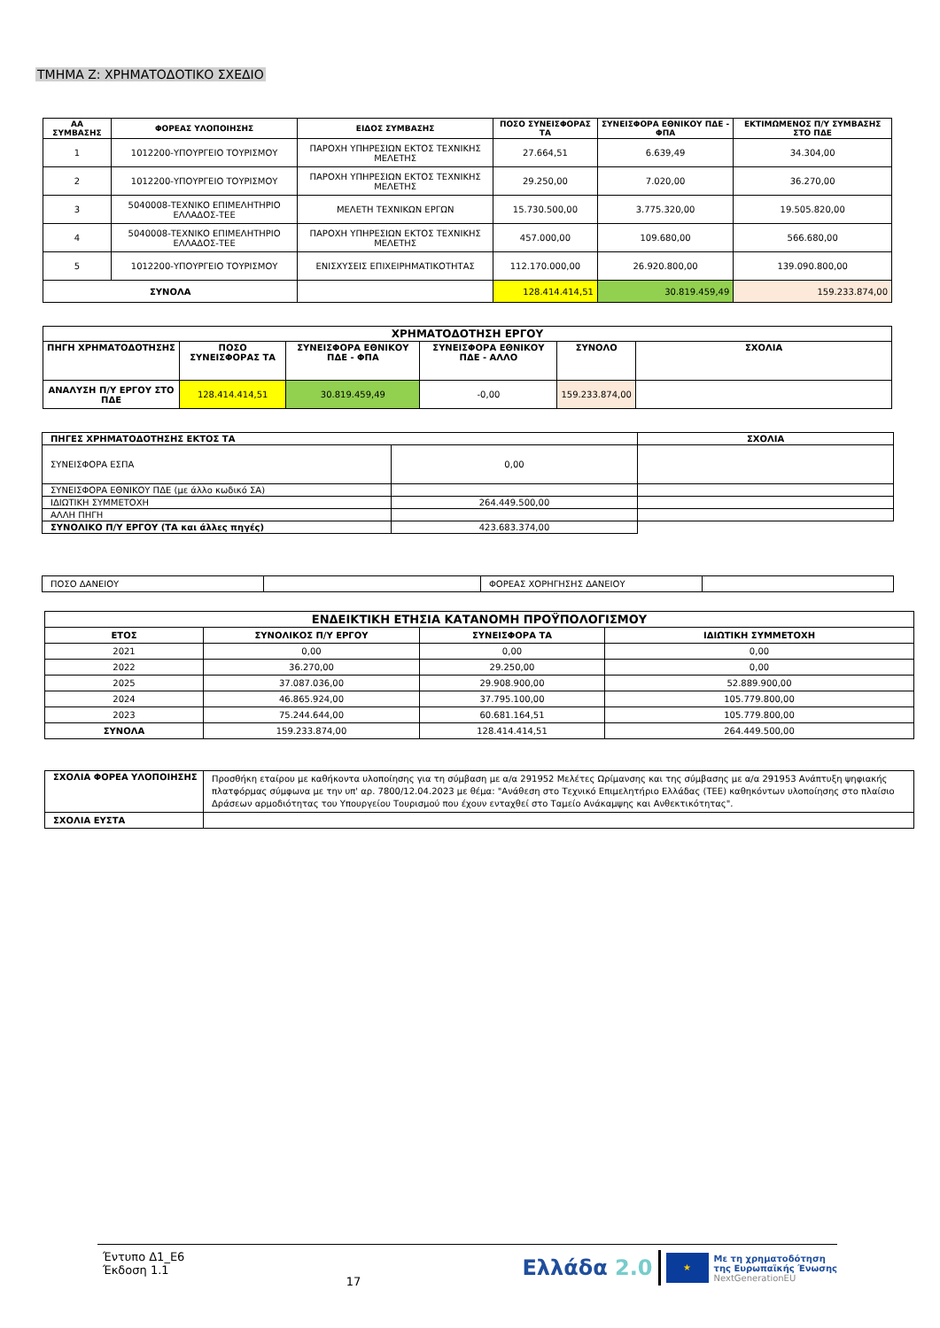ΤΜΗΜΑ Ζ: ΧΡΗΜΑΤΟΔΟΤΙΚΟ ΣΧΕΔΙΟ
| ΑΑ ΣΥΜΒΑΣΗΣ | ΦΟΡΕΑΣ ΥΛΟΠΟΙΗΣΗΣ | ΕΙΔΟΣ ΣΥΜΒΑΣΗΣ | ΠΟΣΟ ΣΥΝΕΙΣΦΟΡΑΣ ΤΑ | ΣΥΝΕΙΣΦΟΡΑ ΕΘΝΙΚΟΥ ΠΔΕ - ΦΠΑ | ΕΚΤΙΜΩΜΕΝΟΣ Π/Υ ΣΥΜΒΑΣΗΣ ΣΤΟ ΠΔΕ |
| --- | --- | --- | --- | --- | --- |
| 1 | 1012200-ΥΠΟΥΡΓΕΙΟ ΤΟΥΡΙΣΜΟΥ | ΠΑΡΟΧΗ ΥΠΗΡΕΣΙΩΝ ΕΚΤΟΣ ΤΕΧΝΙΚΗΣ ΜΕΛΕΤΗΣ | 27.664,51 | 6.639,49 | 34.304,00 |
| 2 | 1012200-ΥΠΟΥΡΓΕΙΟ ΤΟΥΡΙΣΜΟΥ | ΠΑΡΟΧΗ ΥΠΗΡΕΣΙΩΝ ΕΚΤΟΣ ΤΕΧΝΙΚΗΣ ΜΕΛΕΤΗΣ | 29.250,00 | 7.020,00 | 36.270,00 |
| 3 | 5040008-ΤΕΧΝΙΚΟ ΕΠΙΜΕΛΗΤΗΡΙΟ ΕΛΛΑΔΟΣ-ΤΕΕ | ΜΕΛΕΤΗ ΤΕΧΝΙΚΩΝ ΕΡΓΩΝ | 15.730.500,00 | 3.775.320,00 | 19.505.820,00 |
| 4 | 5040008-ΤΕΧΝΙΚΟ ΕΠΙΜΕΛΗΤΗΡΙΟ ΕΛΛΑΔΟΣ-ΤΕΕ | ΠΑΡΟΧΗ ΥΠΗΡΕΣΙΩΝ ΕΚΤΟΣ ΤΕΧΝΙΚΗΣ ΜΕΛΕΤΗΣ | 457.000,00 | 109.680,00 | 566.680,00 |
| 5 | 1012200-ΥΠΟΥΡΓΕΙΟ ΤΟΥΡΙΣΜΟΥ | ΕΝΙΣΧΥΣΕΙΣ ΕΠΙΧΕΙΡΗΜΑΤΙΚΟΤΗΤΑΣ | 112.170.000,00 | 26.920.800,00 | 139.090.800,00 |
| ΣΥΝΟΛΑ | | | 128.414.414,51 | 30.819.459,49 | 159.233.874,00 |
| ΧΡΗΜΑΤΟΔΟΤΗΣΗ ΕΡΓΟΥ | | | | | |
| --- | --- | --- | --- | --- | --- |
| ΠΗΓΗ ΧΡΗΜΑΤΟΔΟΤΗΣΗΣ | ΠΟΣΟ ΣΥΝΕΙΣΦΟΡΑΣ ΤΑ | ΣΥΝΕΙΣΦΟΡΑ ΕΘΝΙΚΟΥ ΠΔΕ - ΦΠΑ | ΣΥΝΕΙΣΦΟΡΑ ΕΘΝΙΚΟΥ ΠΔΕ - ΑΛΛΟ | ΣΥΝΟΛΟ | ΣΧΟΛΙΑ |
| ΑΝΑΛΥΣΗ Π/Υ ΕΡΓΟΥ ΣΤΟ ΠΔΕ | 128.414.414,51 | 30.819.459,49 | -0,00 | 159.233.874,00 | |
| ΠΗΓΕΣ ΧΡΗΜΑΤΟΔΟΤΗΣΗΣ ΕΚΤΟΣ ΤΑ | | ΣΧΟΛΙΑ |
| --- | --- | --- |
| ΣΥΝΕΙΣΦΟΡΑ ΕΣΠΑ | 0,00 | |
| ΣΥΝΕΙΣΦΟΡΑ ΕΘΝΙΚΟΥ ΠΔΕ (με άλλο κωδικό ΣΑ) | | |
| ΙΔΙΩΤΙΚΗ ΣΥΜΜΕΤΟΧΗ | 264.449.500,00 | |
| ΑΛΛΗ ΠΗΓΗ | | |
| ΣΥΝΟΛΙΚΟ Π/Υ ΕΡΓΟΥ (ΤΑ και άλλες πηγές) | 423.683.374,00 | |
| ΠΟΣΟ ΔΑΝΕΙΟΥ | | ΦΟΡΕΑΣ ΧΟΡΗΓΗΣΗΣ ΔΑΝΕΙΟΥ | |
| ΕΝΔΕΙΚΤΙΚΗ ΕΤΗΣΙΑ ΚΑΤΑΝΟΜΗ ΠΡΟΫΠΟΛΟΓΙΣΜΟΥ | | | |
| --- | --- | --- | --- |
| ΕΤΟΣ | ΣΥΝΟΛΙΚΟΣ Π/Υ ΕΡΓΟΥ | ΣΥΝΕΙΣΦΟΡΑ ΤΑ | ΙΔΙΩΤΙΚΗ ΣΥΜΜΕΤΟΧΗ |
| 2021 | 0,00 | 0,00 | 0,00 |
| 2022 | 36.270,00 | 29.250,00 | 0,00 |
| 2025 | 37.087.036,00 | 29.908.900,00 | 52.889.900,00 |
| 2024 | 46.865.924,00 | 37.795.100,00 | 105.779.800,00 |
| 2023 | 75.244.644,00 | 60.681.164,51 | 105.779.800,00 |
| ΣΥΝΟΛΑ | 159.233.874,00 | 128.414.414,51 | 264.449.500,00 |
| ΣΧΟΛΙΑ ΦΟΡΕΑ ΥΛΟΠΟΙΗΣΗΣ | Προσθήκη εταίρου με καθήκοντα υλοποίησης για τη σύμβαση με α/α 291952 Μελέτες Ωρίμανσης και της σύμβασης με α/α 291953 Ανάπτυξη ψηφιακής πλατφόρμας σύμφωνα με την υπ' αρ. 7800/12.04.2023 με θέμα: "Ανάθεση στο Τεχνικό Επιμελητήριο Ελλάδας (ΤΕΕ) καθηκόντων υλοποίησης στο πλαίσιο Δράσεων αρμοδιότητας του Υπουργείου Τουρισμού που έχουν ενταχθεί στο Ταμείο Ανάκαμψης και Ανθεκτικότητας". |
| ΣΧΟΛΙΑ ΕΥΣΤΑ | |
Έντυπο Δ1_Ε6
Έκδοση 1.1
17
Ελλάδα 2.0
★
Με τη χρηματοδότηση
της Ευρωπαϊκής Ένωσης
NextGenerationEU